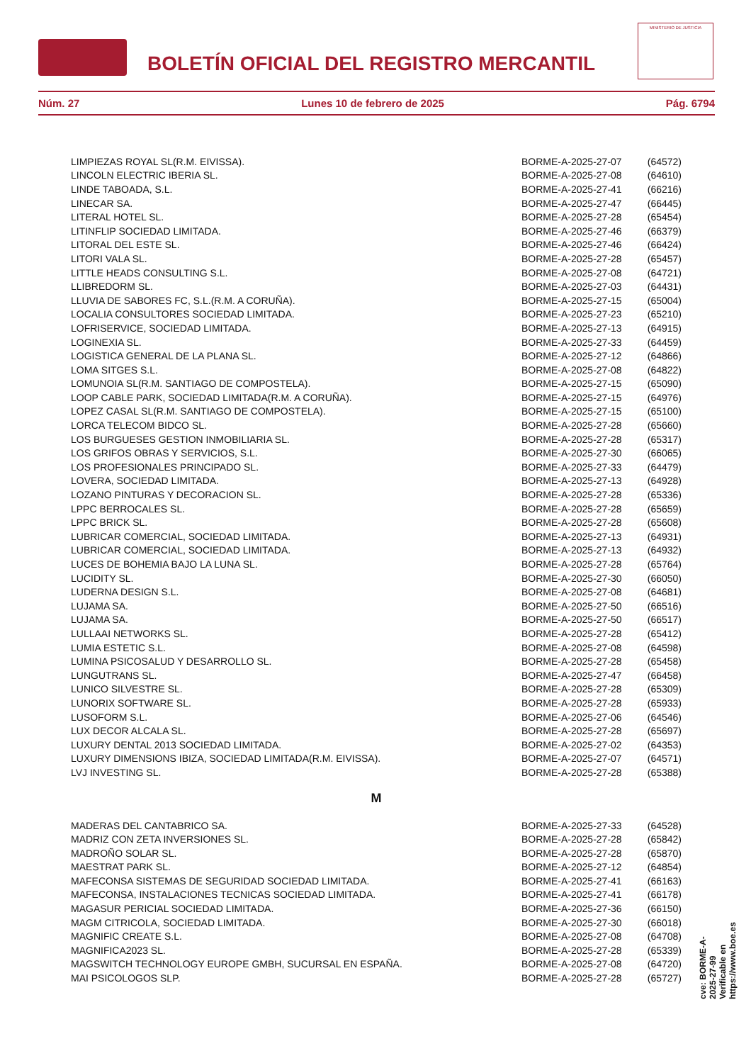BOLETÍN OFICIAL DEL REGISTRO MERCANTIL
MINISTERIO DE JUSTICIA
Núm. 27 Lunes 10 de febrero de 2025 Pág. 6794
| LIMPIEZAS ROYAL SL(R.M. EIVISSA). | BORME-A-2025-27-07 | (64572) |
| LINCOLN ELECTRIC IBERIA SL. | BORME-A-2025-27-08 | (64610) |
| LINDE TABOADA, S.L. | BORME-A-2025-27-41 | (66216) |
| LINECAR SA. | BORME-A-2025-27-47 | (66445) |
| LITERAL HOTEL SL. | BORME-A-2025-27-28 | (65454) |
| LITINFLIP SOCIEDAD LIMITADA. | BORME-A-2025-27-46 | (66379) |
| LITORAL DEL ESTE SL. | BORME-A-2025-27-46 | (66424) |
| LITORI VALA SL. | BORME-A-2025-27-28 | (65457) |
| LITTLE HEADS CONSULTING S.L. | BORME-A-2025-27-08 | (64721) |
| LLIBREDORM SL. | BORME-A-2025-27-03 | (64431) |
| LLUVIA DE SABORES FC, S.L.(R.M. A CORUÑA). | BORME-A-2025-27-15 | (65004) |
| LOCALIA CONSULTORES SOCIEDAD LIMITADA. | BORME-A-2025-27-23 | (65210) |
| LOFRISERVICE, SOCIEDAD LIMITADA. | BORME-A-2025-27-13 | (64915) |
| LOGINEXIA SL. | BORME-A-2025-27-33 | (64459) |
| LOGISTICA GENERAL DE LA PLANA SL. | BORME-A-2025-27-12 | (64866) |
| LOMA SITGES S.L. | BORME-A-2025-27-08 | (64822) |
| LOMUNOIA SL(R.M. SANTIAGO DE COMPOSTELA). | BORME-A-2025-27-15 | (65090) |
| LOOP CABLE PARK, SOCIEDAD LIMITADA(R.M. A CORUÑA). | BORME-A-2025-27-15 | (64976) |
| LOPEZ CASAL SL(R.M. SANTIAGO DE COMPOSTELA). | BORME-A-2025-27-15 | (65100) |
| LORCA TELECOM BIDCO SL. | BORME-A-2025-27-28 | (65660) |
| LOS BURGUESES GESTION INMOBILIARIA SL. | BORME-A-2025-27-28 | (65317) |
| LOS GRIFOS OBRAS Y SERVICIOS, S.L. | BORME-A-2025-27-30 | (66065) |
| LOS PROFESIONALES PRINCIPADO SL. | BORME-A-2025-27-33 | (64479) |
| LOVERA, SOCIEDAD LIMITADA. | BORME-A-2025-27-13 | (64928) |
| LOZANO PINTURAS Y DECORACION SL. | BORME-A-2025-27-28 | (65336) |
| LPPC BERROCALES SL. | BORME-A-2025-27-28 | (65659) |
| LPPC BRICK SL. | BORME-A-2025-27-28 | (65608) |
| LUBRICAR COMERCIAL, SOCIEDAD LIMITADA. | BORME-A-2025-27-13 | (64931) |
| LUBRICAR COMERCIAL, SOCIEDAD LIMITADA. | BORME-A-2025-27-13 | (64932) |
| LUCES DE BOHEMIA BAJO LA LUNA SL. | BORME-A-2025-27-28 | (65764) |
| LUCIDITY SL. | BORME-A-2025-27-30 | (66050) |
| LUDERNA DESIGN S.L. | BORME-A-2025-27-08 | (64681) |
| LUJAMA SA. | BORME-A-2025-27-50 | (66516) |
| LUJAMA SA. | BORME-A-2025-27-50 | (66517) |
| LULLAAI NETWORKS SL. | BORME-A-2025-27-28 | (65412) |
| LUMIA ESTETIC S.L. | BORME-A-2025-27-08 | (64598) |
| LUMINA PSICOSALUD Y DESARROLLO SL. | BORME-A-2025-27-28 | (65458) |
| LUNGUTRANS SL. | BORME-A-2025-27-47 | (66458) |
| LUNICO SILVESTRE SL. | BORME-A-2025-27-28 | (65309) |
| LUNORIX SOFTWARE SL. | BORME-A-2025-27-28 | (65933) |
| LUSOFORM S.L. | BORME-A-2025-27-06 | (64546) |
| LUX DECOR ALCALA SL. | BORME-A-2025-27-28 | (65697) |
| LUXURY DENTAL 2013 SOCIEDAD LIMITADA. | BORME-A-2025-27-02 | (64353) |
| LUXURY DIMENSIONS IBIZA, SOCIEDAD LIMITADA(R.M. EIVISSA). | BORME-A-2025-27-07 | (64571) |
| LVJ INVESTING SL. | BORME-A-2025-27-28 | (65388) |
M
| MADERAS DEL CANTABRICO SA. | BORME-A-2025-27-33 | (64528) |
| MADRIZ CON ZETA INVERSIONES SL. | BORME-A-2025-27-28 | (65842) |
| MADROÑO SOLAR SL. | BORME-A-2025-27-28 | (65870) |
| MAESTRAT PARK SL. | BORME-A-2025-27-12 | (64854) |
| MAFECONSA SISTEMAS DE SEGURIDAD SOCIEDAD LIMITADA. | BORME-A-2025-27-41 | (66163) |
| MAFECONSA, INSTALACIONES TECNICAS SOCIEDAD LIMITADA. | BORME-A-2025-27-41 | (66178) |
| MAGASUR PERICIAL SOCIEDAD LIMITADA. | BORME-A-2025-27-36 | (66150) |
| MAGM CITRICOLA, SOCIEDAD LIMITADA. | BORME-A-2025-27-30 | (66018) |
| MAGNIFIC CREATE S.L. | BORME-A-2025-27-08 | (64708) |
| MAGNIFICA2023 SL. | BORME-A-2025-27-28 | (65339) |
| MAGSWITCH TECHNOLOGY EUROPE GMBH, SUCURSAL EN ESPAÑA. | BORME-A-2025-27-08 | (64720) |
| MAI PSICOLOGOS SLP. | BORME-A-2025-27-28 | (65727) |
cve: BORME-A-2025-27-99
Verificable en https://www.boe.es